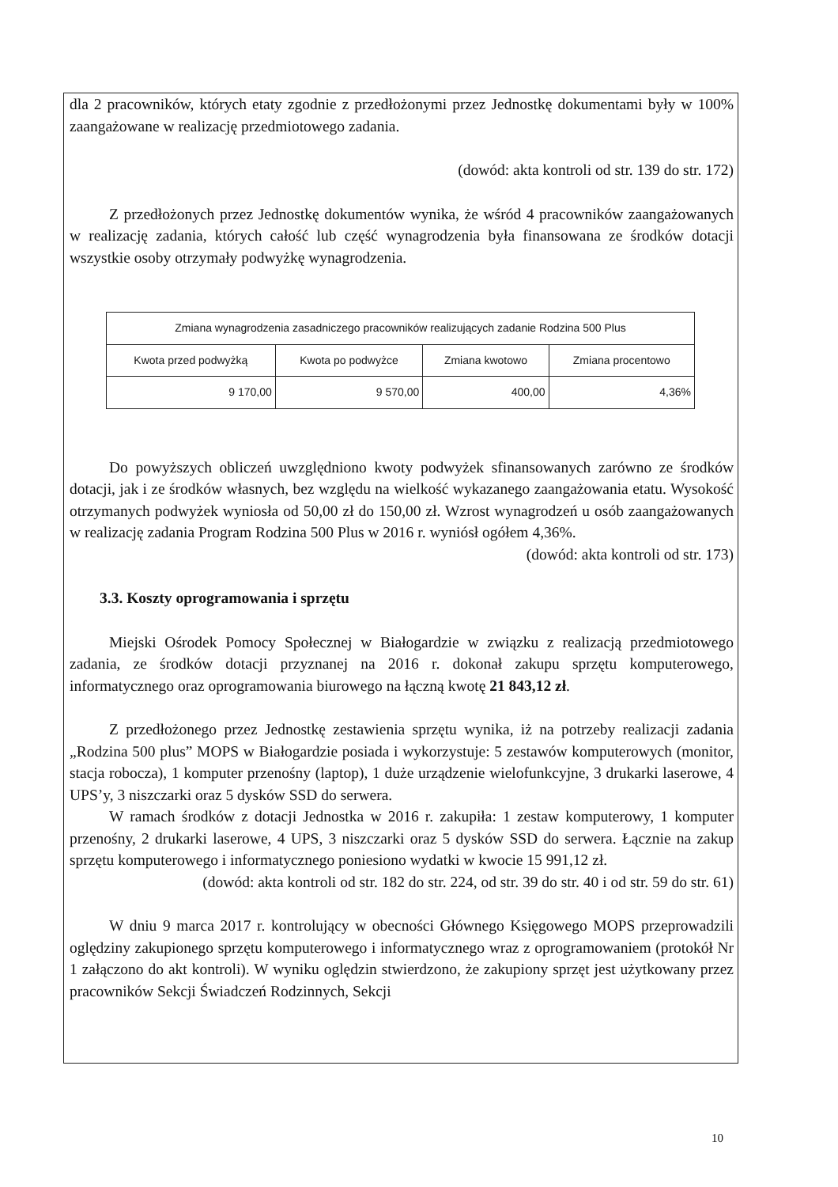dla 2 pracowników, których etaty zgodnie z przedłożonymi przez Jednostkę dokumentami były w 100% zaangażowane w realizację przedmiotowego zadania.
(dowód: akta kontroli od str. 139 do str. 172)
Z przedłożonych przez Jednostkę dokumentów wynika, że wśród 4 pracowników zaangażowanych w realizację zadania, których całość lub część wynagrodzenia była finansowana ze środków dotacji wszystkie osoby otrzymały podwyżkę wynagrodzenia.
| Zmiana wynagrodzenia zasadniczego pracowników realizujących zadanie Rodzina 500 Plus | | | |
| Kwota przed podwyżką | Kwota po podwyżce | Zmiana kwotowo | Zmiana procentowo |
| 9 170,00 | 9 570,00 | 400,00 | 4,36% |
Do powyższych obliczeń uwzględniono kwoty podwyżek sfinansowanych zarówno ze środków dotacji, jak i ze środków własnych, bez względu na wielkość wykazanego zaangażowania etatu. Wysokość otrzymanych podwyżek wyniosła od 50,00 zł do 150,00 zł. Wzrost wynagrodzeń u osób zaangażowanych w realizację zadania Program Rodzina 500 Plus w 2016 r. wyniósł ogółem 4,36%.
(dowód: akta kontroli od str. 173)
3.3. Koszty oprogramowania i sprzętu
Miejski Ośrodek Pomocy Społecznej w Białogardzie w związku z realizacją przedmiotowego zadania, ze środków dotacji przyznanej na 2016 r. dokonał zakupu sprzętu komputerowego, informatycznego oraz oprogramowania biurowego na łączną kwotę 21 843,12 zł.
Z przedłożonego przez Jednostkę zestawienia sprzętu wynika, iż na potrzeby realizacji zadania „Rodzina 500 plus” MOPS w Białogardzie posiada i wykorzystuje: 5 zestawów komputerowych (monitor, stacja robocza), 1 komputer przenośny (laptop), 1 duże urządzenie wielofunkcyjne, 3 drukarki laserowe, 4 UPS’y, 3 niszczarki oraz 5 dysków SSD do serwera.
W ramach środków z dotacji Jednostka w 2016 r. zakupiła: 1 zestaw komputerowy, 1 komputer przenośny, 2 drukarki laserowe, 4 UPS, 3 niszczarki oraz 5 dysków SSD do serwera. Łącznie na zakup sprzętu komputerowego i informatycznego poniesiono wydatki w kwocie 15 991,12 zł.
(dowód: akta kontroli od str. 182 do str. 224, od str. 39 do str. 40 i od str. 59 do str. 61)
W dniu 9 marca 2017 r. kontrolujący w obecności Głównego Księgowego MOPS przeprowadzili oględziny zakupionego sprzętu komputerowego i informatycznego wraz z oprogramowaniem (protokół Nr 1 załączono do akt kontroli). W wyniku oględzin stwierdzono, że zakupiony sprzęt jest użytkowany przez pracowników Sekcji Świadczeń Rodzinnych, Sekcji
10